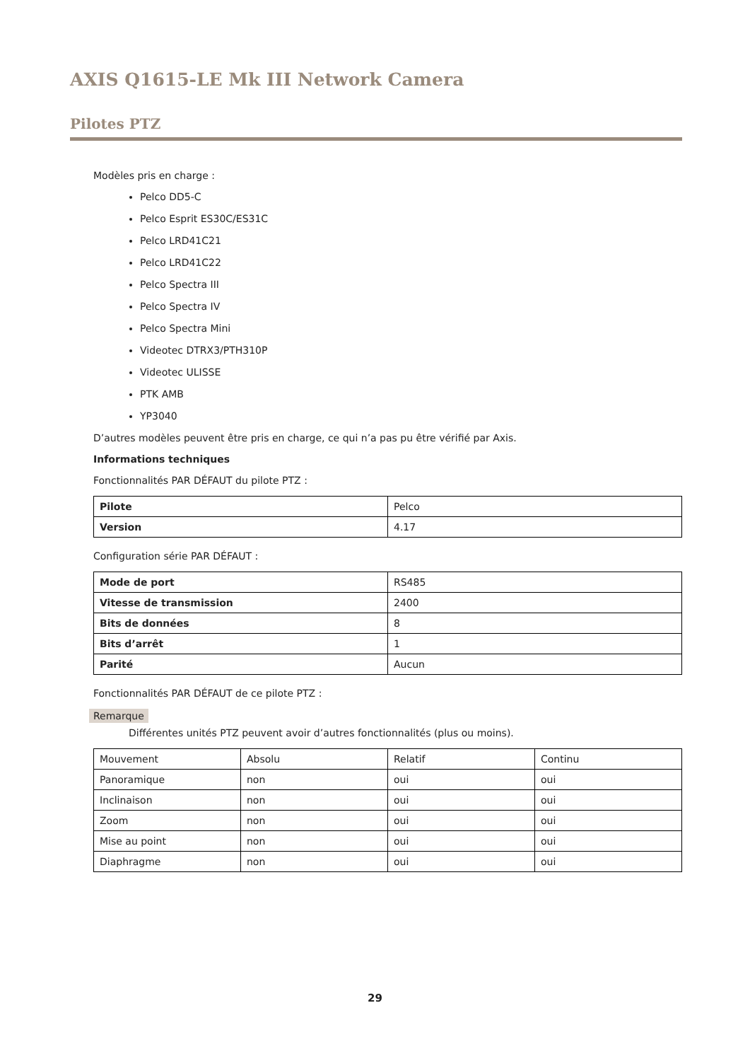AXIS Q1615-LE Mk III Network Camera
Pilotes PTZ
Modèles pris en charge :
Pelco DD5-C
Pelco Esprit ES30C/ES31C
Pelco LRD41C21
Pelco LRD41C22
Pelco Spectra III
Pelco Spectra IV
Pelco Spectra Mini
Videotec DTRX3/PTH310P
Videotec ULISSE
PTK AMB
YP3040
D’autres modèles peuvent être pris en charge, ce qui n’a pas pu être vérifié par Axis.
Informations techniques
Fonctionnalités PAR DÉFAUT du pilote PTZ :
| Pilote | Pelco |
| Version | 4.17 |
Configuration série PAR DÉFAUT :
| Mode de port | RS485 |
| Vitesse de transmission | 2400 |
| Bits de données | 8 |
| Bits d’arrêt | 1 |
| Parité | Aucun |
Fonctionnalités PAR DÉFAUT de ce pilote PTZ :
Remarque
Différentes unités PTZ peuvent avoir d’autres fonctionnalités (plus ou moins).
| Mouvement | Absolu | Relatif | Continu |
| Panoramique | non | oui | oui |
| Inclinaison | non | oui | oui |
| Zoom | non | oui | oui |
| Mise au point | non | oui | oui |
| Diaphragme | non | oui | oui |
29